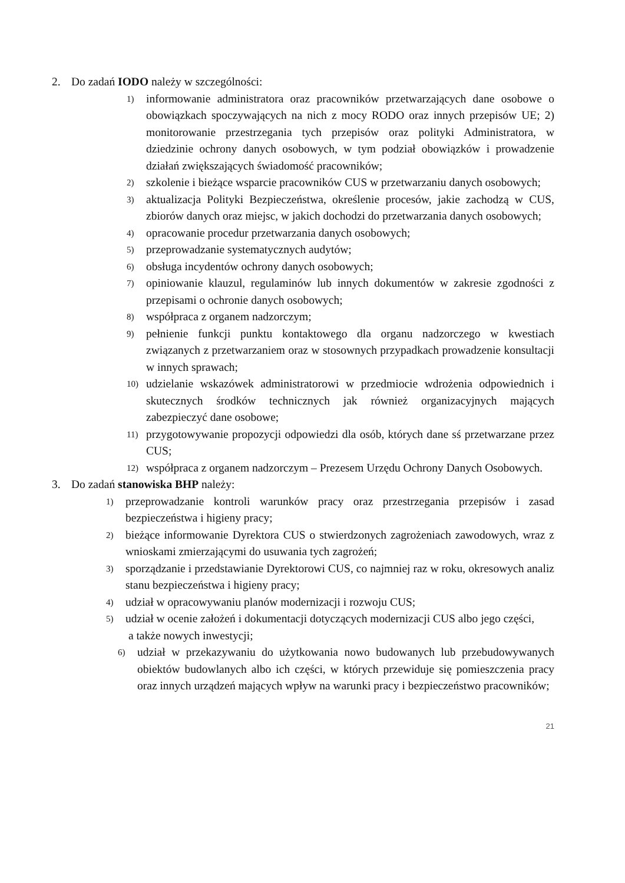2. Do zadań IODO należy w szczególności:
1) informowanie administratora oraz pracowników przetwarzających dane osobowe o obowiązkach spoczywających na nich z mocy RODO oraz innych przepisów UE; 2) monitorowanie przestrzegania tych przepisów oraz polityki Administratora, w dziedzinie ochrony danych osobowych, w tym podział obowiązków i prowadzenie działań zwiększających świadomość pracowników;
2) szkolenie i bieżące wsparcie pracowników CUS w przetwarzaniu danych osobowych;
3) aktualizacja Polityki Bezpieczeństwa, określenie procesów, jakie zachodzą w CUS, zbiorów danych oraz miejsc, w jakich dochodzi do przetwarzania danych osobowych;
4) opracowanie procedur przetwarzania danych osobowych;
5) przeprowadzanie systematycznych audytów;
6) obsługa incydentów ochrony danych osobowych;
7) opiniowanie klauzul, regulaminów lub innych dokumentów w zakresie zgodności z przepisami o ochronie danych osobowych;
8) współpraca z organem nadzorczym;
9) pełnienie funkcji punktu kontaktowego dla organu nadzorczego w kwestiach związanych z przetwarzaniem oraz w stosownych przypadkach prowadzenie konsultacji w innych sprawach;
10) udzielanie wskazówek administratorowi w przedmiocie wdrożenia odpowiednich i skutecznych środków technicznych jak również organizacyjnych mających zabezpieczyć dane osobowe;
11) przygotowywanie propozycji odpowiedzi dla osób, których dane sś przetwarzane przez CUS;
12) współpraca z organem nadzorczym – Prezesem Urzędu Ochrony Danych Osobowych.
3. Do zadań stanowiska BHP należy:
1) przeprowadzanie kontroli warunków pracy oraz przestrzegania przepisów i zasad bezpieczeństwa i higieny pracy;
2) bieżące informowanie Dyrektora CUS o stwierdzonych zagrożeniach zawodowych, wraz z wnioskami zmierzającymi do usuwania tych zagrożeń;
3) sporządzanie i przedstawianie Dyrektorowi CUS, co najmniej raz w roku, okresowych analiz stanu bezpieczeństwa i higieny pracy;
4) udział w opracowywaniu planów modernizacji i rozwoju CUS;
5) udział w ocenie założeń i dokumentacji dotyczących modernizacji CUS albo jego części,
a także nowych inwestycji;
6) udział w przekazywaniu do użytkowania nowo budowanych lub przebudowywanych obiektów budowlanych albo ich części, w których przewiduje się pomieszczenia pracy oraz innych urządzeń mających wpływ na warunki pracy i bezpieczeństwo pracowników;
21